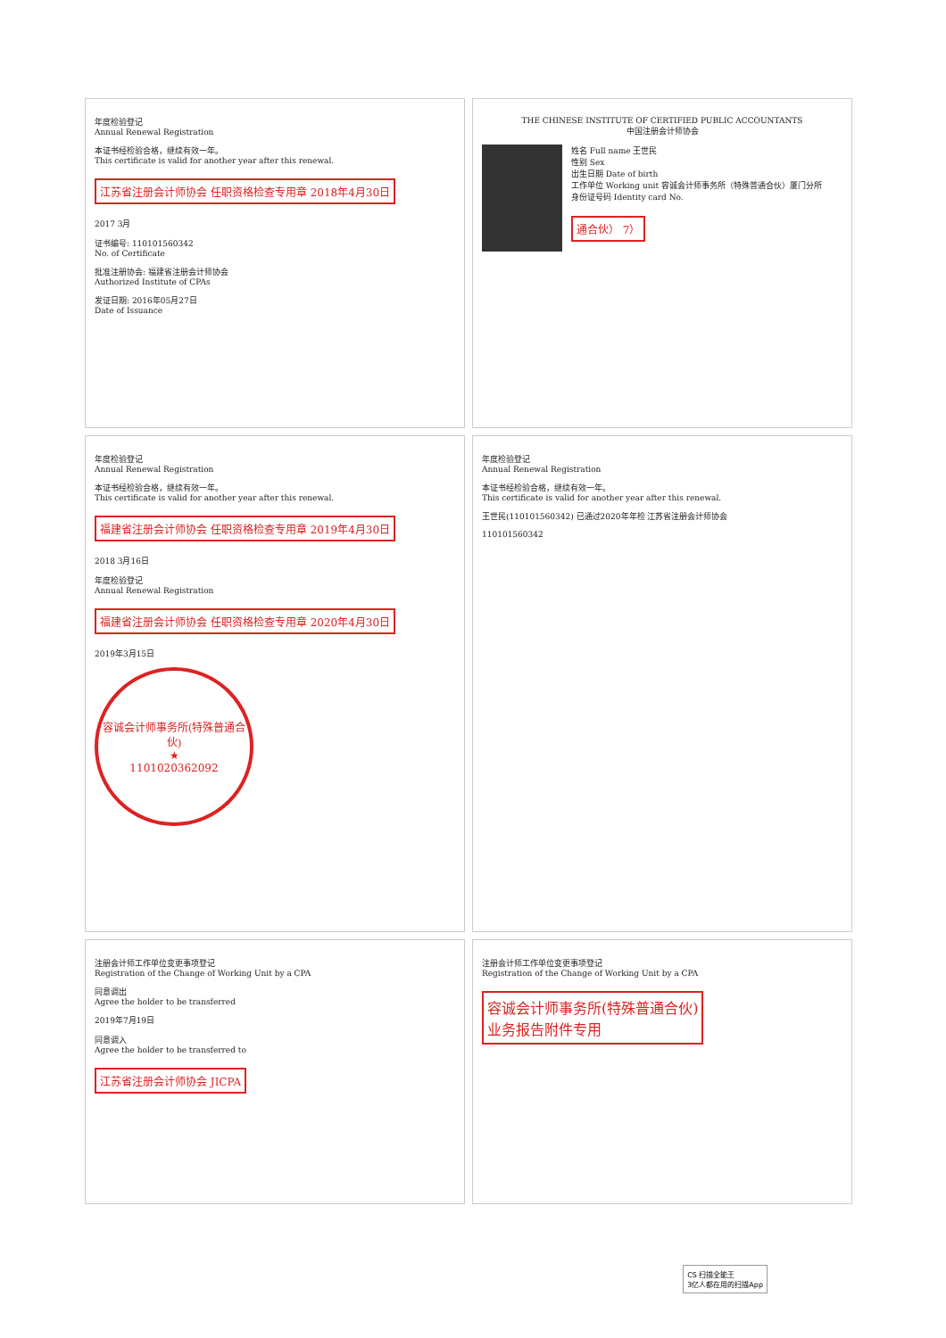年度检验登记
Annual Renewal Registration
本证书经检验合格，继续有效一年。
This certificate is valid for another year after this renewal.
江苏省注册会计师协会 任职资格检查专用章 2018年4月30日
2017 3月
证书编号: 110101560342
No. of Certificate
批准注册协会: 福建省注册会计师协会
Authorized Institute of CPAs
发证日期: 2016年05月27日
Date of Issuance
THE CHINESE INSTITUTE OF CERTIFIED PUBLIC ACCOUNTANTS
中国注册会计师协会
姓名 Full name 王世民
性别 Sex
出生日期 Date of birth
工作单位 Working unit 容诚会计师事务所（特殊普通合伙）厦门分所
身份证号码 Identity card No.
通合伙） 7）
年度检验登记
Annual Renewal Registration
本证书经检验合格，继续有效一年。
This certificate is valid for another year after this renewal.
福建省注册会计师协会 任职资格检查专用章 2019年4月30日
2018 3月16日
年度检验登记
Annual Renewal Registration
福建省注册会计师协会 任职资格检查专用章 2020年4月30日
2019年3月15日
容诚会计师事务所(特殊普通合伙)
★
1101020362092
年度检验登记
Annual Renewal Registration
本证书经检验合格，继续有效一年。
This certificate is valid for another year after this renewal.
王世民(110101560342) 已通过2020年年检 江苏省注册会计师协会
110101560342
注册会计师工作单位变更事项登记
Registration of the Change of Working Unit by a CPA
同意调出
Agree the holder to be transferred
2019年7月19日
同意调入
Agree the holder to be transferred to
江苏省注册会计师协会 JICPA
注册会计师工作单位变更事项登记
Registration of the Change of Working Unit by a CPA
容诚会计师事务所(特殊普通合伙)
业务报告附件专用
CS 扫描全能王
3亿人都在用的扫描App